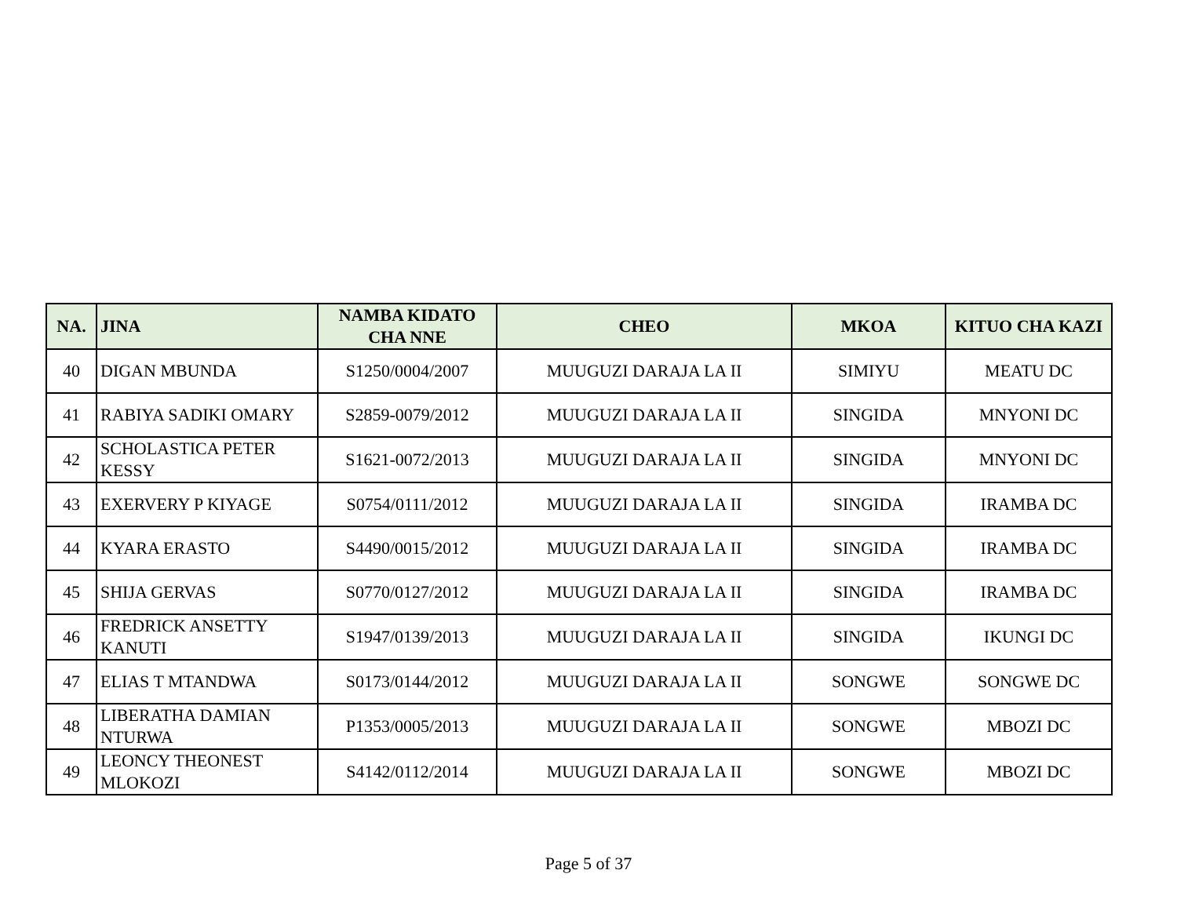| NA. | JINA | NAMBA KIDATO CHA NNE | CHEO | MKOA | KITUO CHA KAZI |
| --- | --- | --- | --- | --- | --- |
| 40 | DIGAN MBUNDA | S1250/0004/2007 | MUUGUZI DARAJA LA II | SIMIYU | MEATU DC |
| 41 | RABIYA SADIKI OMARY | S2859-0079/2012 | MUUGUZI DARAJA LA II | SINGIDA | MNYONI DC |
| 42 | SCHOLASTICA PETER KESSY | S1621-0072/2013 | MUUGUZI DARAJA LA II | SINGIDA | MNYONI DC |
| 43 | EXERVERY P KIYAGE | S0754/0111/2012 | MUUGUZI DARAJA LA II | SINGIDA | IRAMBA DC |
| 44 | KYARA ERASTO | S4490/0015/2012 | MUUGUZI DARAJA LA II | SINGIDA | IRAMBA DC |
| 45 | SHIJA GERVAS | S0770/0127/2012 | MUUGUZI DARAJA LA II | SINGIDA | IRAMBA DC |
| 46 | FREDRICK ANSETTY KANUTI | S1947/0139/2013 | MUUGUZI DARAJA LA II | SINGIDA | IKUNGI DC |
| 47 | ELIAS T MTANDWA | S0173/0144/2012 | MUUGUZI DARAJA LA II | SONGWE | SONGWE DC |
| 48 | LIBERATHA DAMIAN NTURWA | P1353/0005/2013 | MUUGUZI DARAJA LA II | SONGWE | MBOZI DC |
| 49 | LEONCY THEONEST MLOKOZI | S4142/0112/2014 | MUUGUZI DARAJA LA II | SONGWE | MBOZI DC |
Page 5 of 37